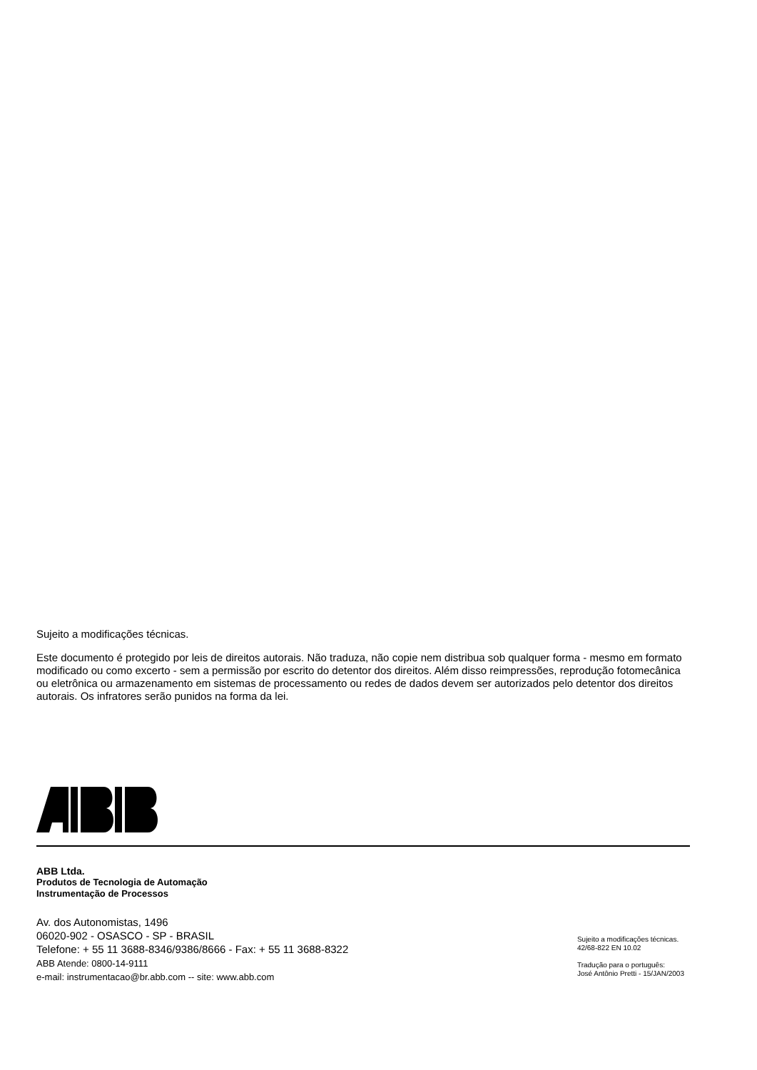Sujeito a modificações técnicas.
Este documento é protegido por leis de direitos autorais. Não traduza, não copie nem distribua sob qualquer forma - mesmo em formato modificado ou como excerto - sem a permissão por escrito do detentor dos direitos. Além disso reimpressões, reprodução fotomecânica ou eletrônica ou armazenamento em sistemas de processamento ou redes de dados devem ser autorizados pelo detentor dos direitos autorais. Os infratores serão punidos na forma da lei.
ABB Ltda.
Produtos de Tecnologia de Automação
Instrumentação de Processos
Av. dos Autonomistas, 1496
06020-902 - OSASCO - SP - BRASIL
Telefone: + 55 11 3688-8346/9386/8666 - Fax: + 55 11 3688-8322
ABB Atende: 0800-14-9111
e-mail: instrumentacao@br.abb.com -- site: www.abb.com
Sujeito a modificações técnicas.
42/68-822 EN 10.02
Tradução para o português:
José Antônio Pretti - 15/JAN/2003